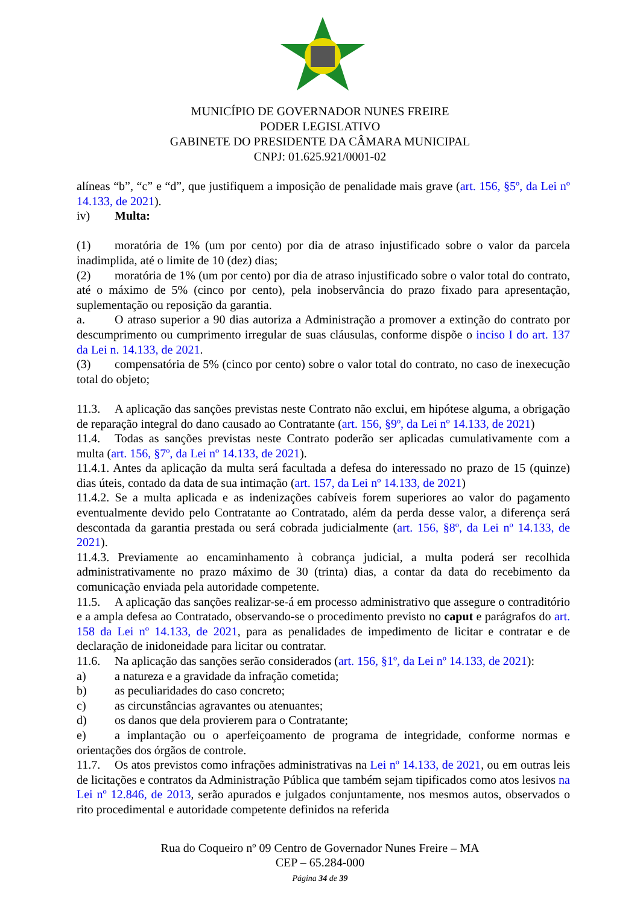MUNICÍPIO DE GOVERNADOR NUNES FREIRE
PODER LEGISLATIVO
GABINETE DO PRESIDENTE DA CÂMARA MUNICIPAL
CNPJ: 01.625.921/0001-02
alíneas “b”, “c” e “d”, que justifiquem a imposição de penalidade mais grave (art. 156, §5º, da Lei nº 14.133, de 2021).
iv) Multa:
(1) moratória de 1% (um por cento) por dia de atraso injustificado sobre o valor da parcela inadimplida, até o limite de 10 (dez) dias;
(2) moratória de 1% (um por cento) por dia de atraso injustificado sobre o valor total do contrato, até o máximo de 5% (cinco por cento), pela inobservância do prazo fixado para apresentação, suplementação ou reposição da garantia.
a. O atraso superior a 90 dias autoriza a Administração a promover a extinção do contrato por descumprimento ou cumprimento irregular de suas cláusulas, conforme dispõe o inciso I do art. 137 da Lei n. 14.133, de 2021.
(3) compensatória de 5% (cinco por cento) sobre o valor total do contrato, no caso de inexecução total do objeto;
11.3. A aplicação das sanções previstas neste Contrato não exclui, em hipótese alguma, a obrigação de reparação integral do dano causado ao Contratante (art. 156, §9º, da Lei nº 14.133, de 2021)
11.4. Todas as sanções previstas neste Contrato poderão ser aplicadas cumulativamente com a multa (art. 156, §7º, da Lei nº 14.133, de 2021).
11.4.1. Antes da aplicação da multa será facultada a defesa do interessado no prazo de 15 (quinze) dias úteis, contado da data de sua intimação (art. 157, da Lei nº 14.133, de 2021)
11.4.2. Se a multa aplicada e as indenizações cabíveis forem superiores ao valor do pagamento eventualmente devido pelo Contratante ao Contratado, além da perda desse valor, a diferença será descontada da garantia prestada ou será cobrada judicialmente (art. 156, §8º, da Lei nº 14.133, de 2021).
11.4.3. Previamente ao encaminhamento à cobrança judicial, a multa poderá ser recolhida administrativamente no prazo máximo de 30 (trinta) dias, a contar da data do recebimento da comunicação enviada pela autoridade competente.
11.5. A aplicação das sanções realizar-se-á em processo administrativo que assegure o contraditório e a ampla defesa ao Contratado, observando-se o procedimento previsto no caput e parágrafos do art. 158 da Lei nº 14.133, de 2021, para as penalidades de impedimento de licitar e contratar e de declaração de inidoneidade para licitar ou contratar.
11.6. Na aplicação das sanções serão considerados (art. 156, §1º, da Lei nº 14.133, de 2021):
a) a natureza e a gravidade da infração cometida;
b) as peculiaridades do caso concreto;
c) as circunstâncias agravantes ou atenuantes;
d) os danos que dela provierem para o Contratante;
e) a implantação ou o aperfeiçoamento de programa de integridade, conforme normas e orientações dos órgãos de controle.
11.7. Os atos previstos como infrações administrativas na Lei nº 14.133, de 2021, ou em outras leis de licitações e contratos da Administração Pública que também sejam tipificados como atos lesivos na Lei nº 12.846, de 2013, serão apurados e julgados conjuntamente, nos mesmos autos, observados o rito procedimental e autoridade competente definidos na referida
Rua do Coqueiro nº 09 Centro de Governador Nunes Freire – MA
CEP – 65.284-000
Página 34 de 39